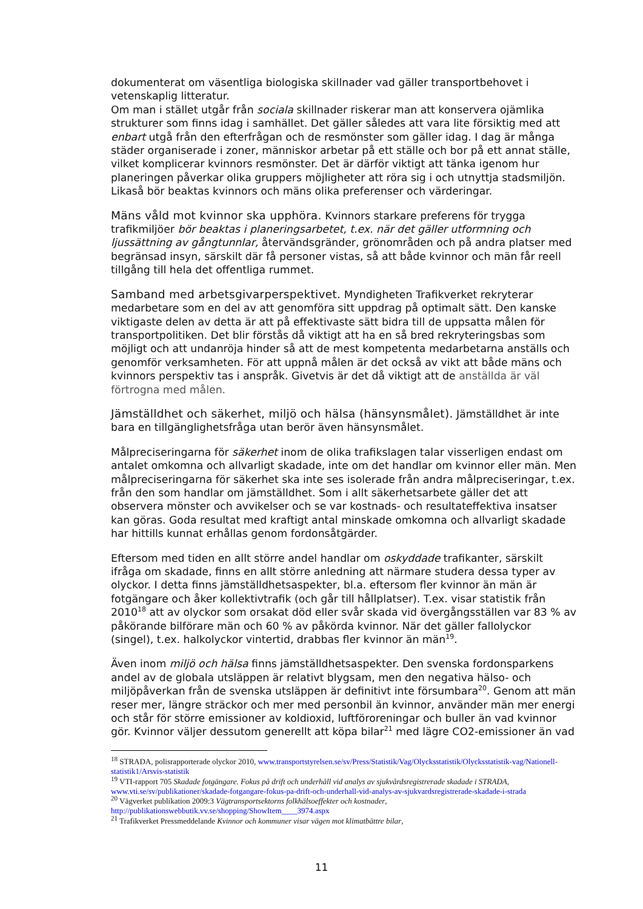dokumenterat om väsentliga biologiska skillnader vad gäller transportbehovet i vetenskaplig litteratur.
Om man i stället utgår från sociala skillnader riskerar man att konservera ojämlika strukturer som finns idag i samhället. Det gäller således att vara lite försiktig med att enbart utgå från den efterfrågan och de resmönster som gäller idag. I dag är många städer organiserade i zoner, människor arbetar på ett ställe och bor på ett annat ställe, vilket komplicerar kvinnors resmönster. Det är därför viktigt att tänka igenom hur planeringen påverkar olika gruppers möjligheter att röra sig i och utnyttja stadsmiljön. Likaså bör beaktas kvinnors och mäns olika preferenser och värderingar.
Mäns våld mot kvinnor ska upphöra. Kvinnors starkare preferens för trygga trafikmiljöer bör beaktas i planeringsarbetet, t.ex. när det gäller utformning och ljussättning av gångtunnlar, återvändsgränder, grönområden och på andra platser med begränsad insyn, särskilt där få personer vistas, så att både kvinnor och män får reell tillgång till hela det offentliga rummet.
Samband med arbetsgivarperspektivet. Myndigheten Trafikverket rekryterar medarbetare som en del av att genomföra sitt uppdrag på optimalt sätt. Den kanske viktigaste delen av detta är att på effektivaste sätt bidra till de uppsatta målen för transportpolitiken. Det blir förstås då viktigt att ha en så bred rekryteringsbas som möjligt och att undanröja hinder så att de mest kompetenta medarbetarna anställs och genomför verksamheten. För att uppnå målen är det också av vikt att både mäns och kvinnors perspektiv tas i anspråk. Givetvis är det då viktigt att de anställda är väl förtrogna med målen.
Jämställdhet och säkerhet, miljö och hälsa (hänsynsmålet). Jämställdhet är inte bara en tillgänglighetsfråga utan berör även hänsynsmålet.
Målpreciseringarna för säkerhet inom de olika trafikslagen talar visserligen endast om antalet omkomna och allvarligt skadade, inte om det handlar om kvinnor eller män. Men målpreciseringarna för säkerhet ska inte ses isolerade från andra målpreciseringar, t.ex. från den som handlar om jämställdhet. Som i allt säkerhetsarbete gäller det att observera mönster och avvikelser och se var kostnads- och resultateffektiva insatser kan göras. Goda resultat med kraftigt antal minskade omkomna och allvarligt skadade har hittills kunnat erhållas genom fordonsåtgärder.
Eftersom med tiden en allt större andel handlar om oskyddade trafikanter, särskilt ifråga om skadade, finns en allt större anledning att närmare studera dessa typer av olyckor. I detta finns jämställdhetsaspekter, bl.a. eftersom fler kvinnor än män är fotgängare och åker kollektivtrafik (och går till hållplatser). T.ex. visar statistik från 2010<sup>18</sup> att av olyckor som orsakat död eller svår skada vid övergångsställen var 83 % av påkörande bilförare män och 60 % av påkörda kvinnor. När det gäller fallolyckor (singel), t.ex. halkolyckor vintertid, drabbas fler kvinnor än män<sup>19</sup>.
Även inom miljö och hälsa finns jämställdhetsaspekter. Den svenska fordonsparkens andel av de globala utsläppen är relativt blygsam, men den negativa hälso- och miljöpåverkan från de svenska utsläppen är definitivt inte försumbara<sup>20</sup>. Genom att män reser mer, längre sträckor och mer med personbil än kvinnor, använder män mer energi och står för större emissioner av koldioxid, luftföroreningar och buller än vad kvinnor gör. Kvinnor väljer dessutom generellt att köpa bilar<sup>21</sup> med lägre CO2-emissioner än vad
<sup>18</sup> STRADA, polisrapporterade olyckor 2010, www.transportstyrelsen.se/sv/Press/Statistik/Vag/Olycksstatistik/Olycksstatistik-vag/Nationell-statistik1/Arsvis-statistik
<sup>19</sup> VTI-rapport 705 Skadade fotgängare. Fokus på drift och underhåll vid analys av sjukvårdsregistrerade skadade i STRADA, www.vti.se/sv/publikationer/skadade-fotgangare-fokus-pa-drift-och-underhall-vid-analys-av-sjukvardsregistrerade-skadade-i-strada
<sup>20</sup> Vägverket publikation 2009:3 Vägtransportsektorns folkhälsoeffekter och kostnader, http://publikationswebbutik.vv.se/shopping/ShowItem____3974.aspx
<sup>21</sup> Trafikverket Pressmeddelande Kvinnor och kommuner visar vägen mot klimatbättre bilar,
11